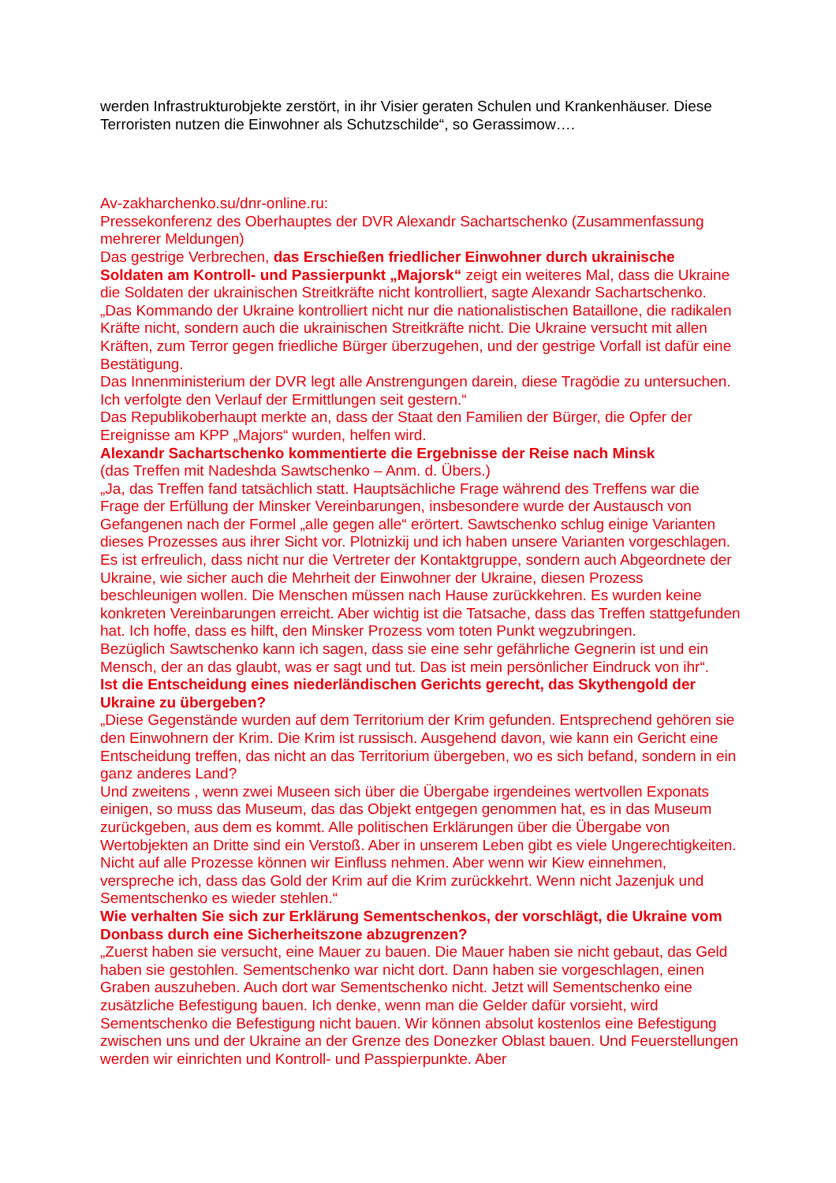werden Infrastrukturobjekte zerstört, in ihr Visier geraten Schulen und Krankenhäuser. Diese Terroristen nutzen die Einwohner als Schutzschilde“, so Gerassimow….
Av-zakharchenko.su/dnr-online.ru:
Pressekonferenz des Oberhauptes der DVR Alexandr Sachartschenko (Zusammenfassung mehrerer Meldungen)
Das gestrige Verbrechen, das Erschießen friedlicher Einwohner durch ukrainische Soldaten am Kontroll- und Passierpunkt „Majorsk“ zeigt ein weiteres Mal, dass die Ukraine die Soldaten der ukrainischen Streitkräfte nicht kontrolliert, sagte Alexandr Sachartschenko.
„Das Kommando der Ukraine kontrolliert nicht nur die nationalistischen Bataillone, die radikalen Kräfte nicht, sondern auch die ukrainischen Streitkräfte nicht. Die Ukraine versucht mit allen Kräften, zum Terror gegen friedliche Bürger überzugehen, und der gestrige Vorfall ist dafür eine Bestätigung.
Das Innenministerium der DVR legt alle Anstrengungen darein, diese Tragödie zu untersuchen. Ich verfolgte den Verlauf der Ermittlungen seit gestern.“
Das Republikoberhaupt merkte an, dass der Staat den Familien der Bürger, die Opfer der Ereignisse am KPP „Majors“ wurden, helfen wird.
Alexandr Sachartschenko kommentierte die Ergebnisse der Reise nach Minsk
(das Treffen mit Nadeshda Sawtschenko – Anm. d. Übers.)
„Ja, das Treffen fand tatsächlich statt. Hauptsächliche Frage während des Treffens war die Frage der Erfüllung der Minsker Vereinbarungen, insbesondere wurde der Austausch von Gefangenen nach der Formel „alle gegen alle“ erörtert. Sawtschenko schlug einige Varianten dieses Prozesses aus ihrer Sicht vor. Plotnizkij und ich haben unsere Varianten vorgeschlagen. Es ist erfreulich, dass nicht nur die Vertreter der Kontaktgruppe, sondern auch Abgeordnete der Ukraine, wie sicher auch die Mehrheit der Einwohner der Ukraine, diesen Prozess beschleunigen wollen. Die Menschen müssen nach Hause zurückkehren. Es wurden keine konkreten Vereinbarungen erreicht. Aber wichtig ist die Tatsache, dass das Treffen stattgefunden hat. Ich hoffe, dass es hilft, den Minsker Prozess vom toten Punkt wegzubringen.
Bezüglich Sawtschenko kann ich sagen, dass sie eine sehr gefährliche Gegnerin ist und ein Mensch, der an das glaubt, was er sagt und tut. Das ist mein persönlicher Eindruck von ihr“.
Ist die Entscheidung eines niederländischen Gerichts gerecht, das Skythengold der Ukraine zu übergeben?
„Diese Gegenstände wurden auf dem Territorium der Krim gefunden. Entsprechend gehören sie den Einwohnern der Krim. Die Krim ist russisch. Ausgehend davon, wie kann ein Gericht eine Entscheidung treffen, das nicht an das Territorium übergeben, wo es sich befand, sondern in ein ganz anderes Land?
Und zweitens , wenn zwei Museen sich über die Übergabe irgendeines wertvollen Exponats einigen, so muss das Museum, das das Objekt entgegen genommen hat, es in das Museum zurückgeben, aus dem es kommt. Alle politischen Erklärungen über die Übergabe von Wertobjekten an Dritte sind ein Verstoß. Aber in unserem Leben gibt es viele Ungerechtigkeiten. Nicht auf alle Prozesse können wir Einfluss nehmen. Aber wenn wir Kiew einnehmen, verspreche ich, dass das Gold der Krim auf die Krim zurückkehrt. Wenn nicht Jazenjuk und Sementschenko es wieder stehlen.“
Wie verhalten Sie sich zur Erklärung Sementschenkos, der vorschlägt, die Ukraine vom Donbass durch eine Sicherheitszone abzugrenzen?
„Zuerst haben sie versucht, eine Mauer zu bauen. Die Mauer haben sie nicht gebaut, das Geld haben sie gestohlen. Sementschenko war nicht dort. Dann haben sie vorgeschlagen, einen Graben auszuheben. Auch dort war Sementschenko nicht. Jetzt will Sementschenko eine zusätzliche Befestigung bauen. Ich denke, wenn man die Gelder dafür vorsieht, wird Sementschenko die Befestigung nicht bauen. Wir können absolut kostenlos eine Befestigung zwischen uns und der Ukraine an der Grenze des Donezker Oblast bauen. Und Feuerstellungen werden wir einrichten und Kontroll- und Passpierpunkte. Aber